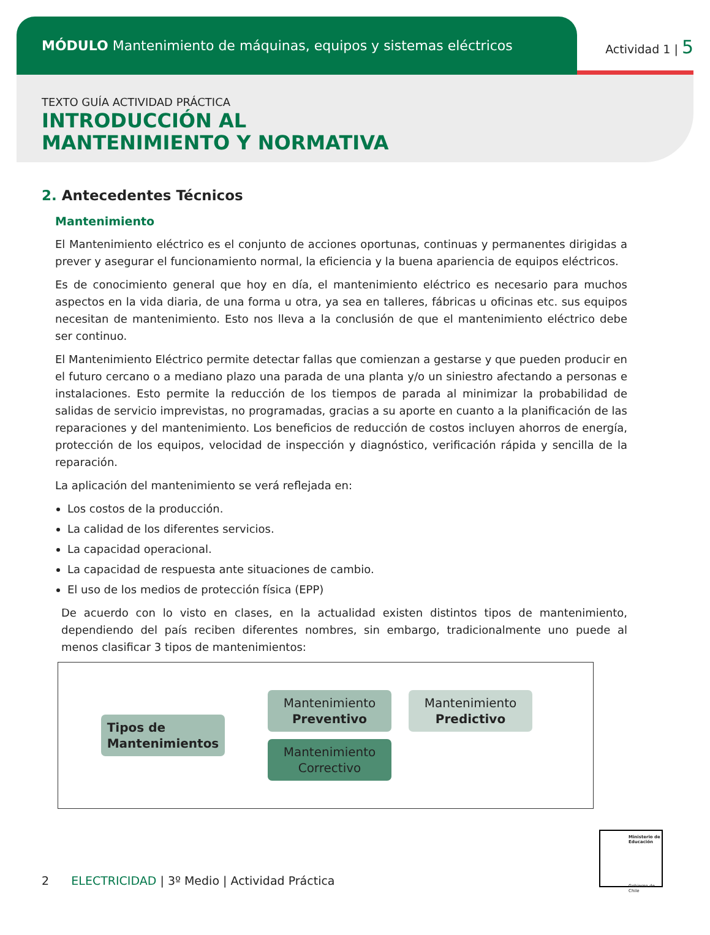MÓDULO Mantenimiento de máquinas, equipos y sistemas eléctricos
Actividad 1 | 5
TEXTO GUÍA ACTIVIDAD PRÁCTICA
INTRODUCCIÓN AL
MANTENIMIENTO Y NORMATIVA
2. Antecedentes Técnicos
Mantenimiento
El Mantenimiento eléctrico es el conjunto de acciones oportunas, continuas y permanentes dirigidas a prever y asegurar el funcionamiento normal, la eficiencia y la buena apariencia de equipos eléctricos.
Es de conocimiento general que hoy en día, el mantenimiento eléctrico es necesario para muchos aspectos en la vida diaria, de una forma u otra, ya sea en talleres, fábricas u oficinas etc. sus equipos necesitan de mantenimiento. Esto nos lleva a la conclusión de que el mantenimiento eléctrico debe ser continuo.
El Mantenimiento Eléctrico permite detectar fallas que comienzan a gestarse y que pueden producir en el futuro cercano o a mediano plazo una parada de una planta y/o un siniestro afectando a personas e instalaciones. Esto permite la reducción de los tiempos de parada al minimizar la probabilidad de salidas de servicio imprevistas, no programadas, gracias a su aporte en cuanto a la planificación de las reparaciones y del mantenimiento. Los beneficios de reducción de costos incluyen ahorros de energía, protección de los equipos, velocidad de inspección y diagnóstico, verificación rápida y sencilla de la reparación.
La aplicación del mantenimiento se verá reflejada en:
Los costos de la producción.
La calidad de los diferentes servicios.
La capacidad operacional.
La capacidad de respuesta ante situaciones de cambio.
El uso de los medios de protección física (EPP)
De acuerdo con lo visto en clases, en la actualidad existen distintos tipos de mantenimiento, dependiendo del país reciben diferentes nombres, sin embargo, tradicionalmente uno puede al menos clasificar 3 tipos de mantenimientos:
Tipos de
Mantenimientos
Mantenimiento
Preventivo
Mantenimiento
Predictivo
Mantenimiento
Correctivo
2 ELECTRICIDAD | 3º Medio | Actividad Práctica
Ministerio de Educación
Gobierno de Chile